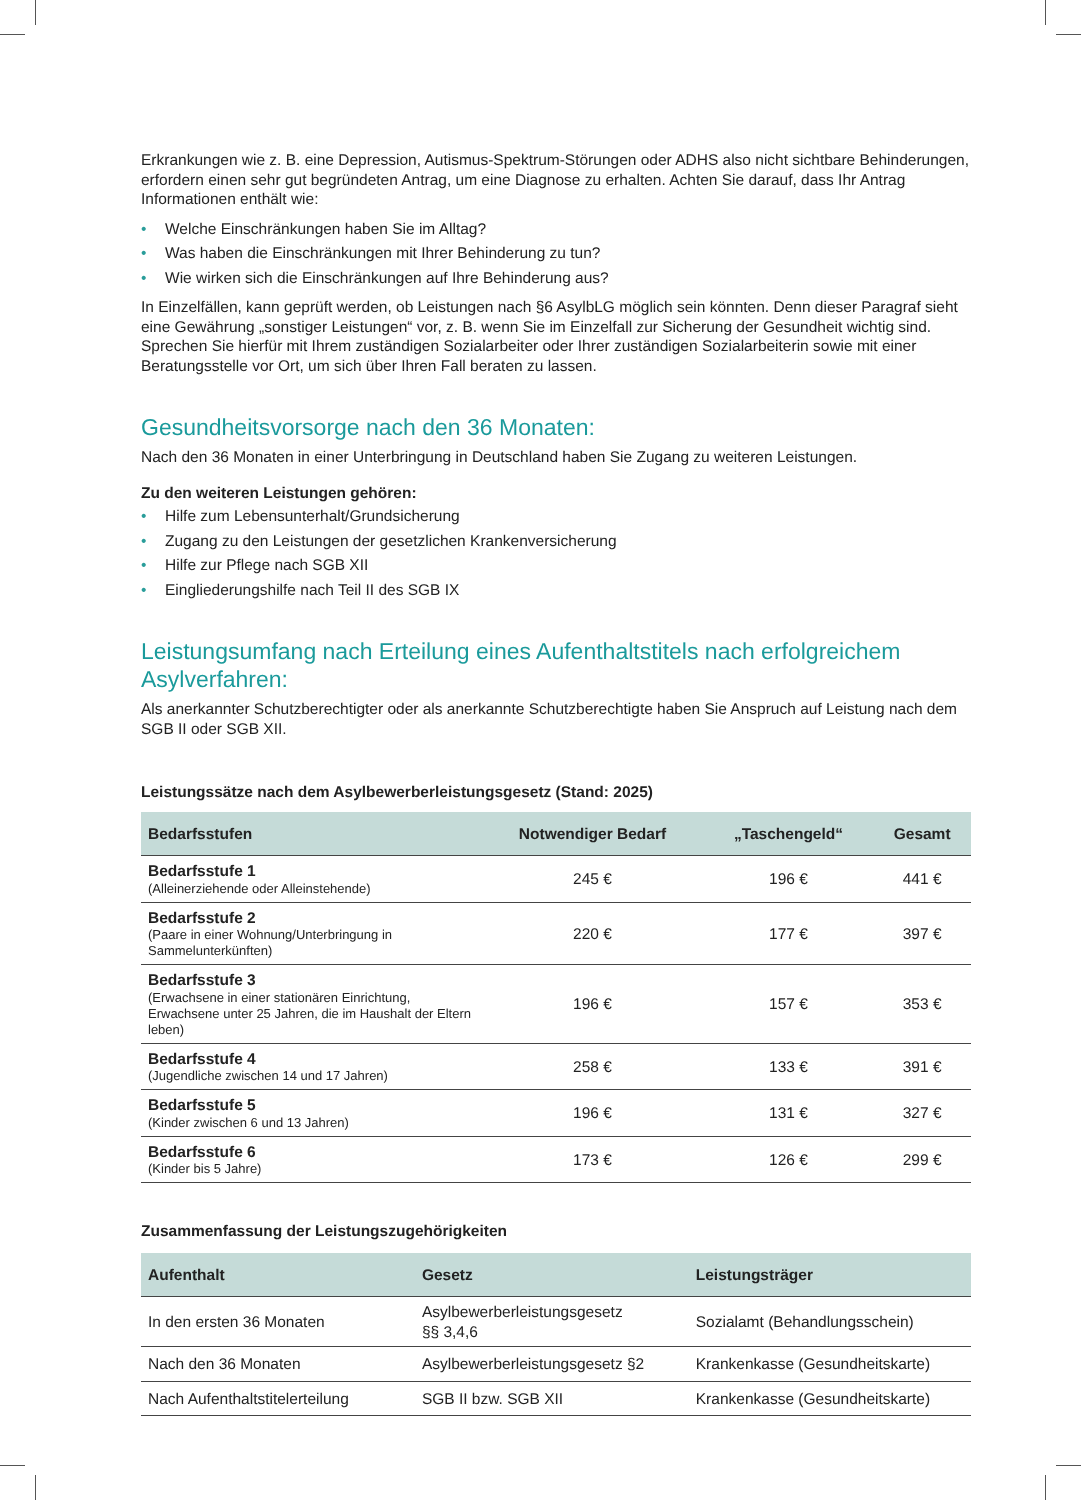Erkrankungen wie z. B. eine Depression, Autismus-Spektrum-Störungen oder ADHS also nicht sichtbare Behinderungen, erfordern einen sehr gut begründeten Antrag, um eine Diagnose zu erhalten. Achten Sie darauf, dass Ihr Antrag Informationen enthält wie:
• Welche Einschränkungen haben Sie im Alltag?
• Was haben die Einschränkungen mit Ihrer Behinderung zu tun?
• Wie wirken sich die Einschränkungen auf Ihre Behinderung aus?
In Einzelfällen, kann geprüft werden, ob Leistungen nach §6 AsylbLG möglich sein könnten. Denn dieser Paragraf sieht eine Gewährung „sonstiger Leistungen“ vor, z. B. wenn Sie im Einzelfall zur Sicherung der Gesundheit wichtig sind. Sprechen Sie hierfür mit Ihrem zuständigen Sozialarbeiter oder Ihrer zuständigen Sozialarbeiterin sowie mit einer Beratungsstelle vor Ort, um sich über Ihren Fall beraten zu lassen.
Gesundheitsvorsorge nach den 36 Monaten:
Nach den 36 Monaten in einer Unterbringung in Deutschland haben Sie Zugang zu weiteren Leistungen.
Zu den weiteren Leistungen gehören:
• Hilfe zum Lebensunterhalt/Grundsicherung
• Zugang zu den Leistungen der gesetzlichen Krankenversicherung
• Hilfe zur Pflege nach SGB XII
• Eingliederungshilfe nach Teil II des SGB IX
Leistungsumfang nach Erteilung eines Aufenthaltstitels nach erfolgreichem Asylverfahren:
Als anerkannter Schutzberechtigter oder als anerkannte Schutzberechtigte haben Sie Anspruch auf Leistung nach dem SGB II oder SGB XII.
Leistungssätze nach dem Asylbewerberleistungsgesetz (Stand: 2025)
| Bedarfsstufen | Notwendiger Bedarf | „Taschengeld“ | Gesamt |
| --- | --- | --- | --- |
| Bedarfsstufe 1 (Alleinerziehende oder Alleinstehende) | 245 € | 196 € | 441 € |
| Bedarfsstufe 2 (Paare in einer Wohnung/Unterbringung in Sammelunterkünften) | 220 € | 177 € | 397 € |
| Bedarfsstufe 3 (Erwachsene in einer stationären Einrichtung, Erwachsene unter 25 Jahren, die im Haushalt der Eltern leben) | 196 € | 157 € | 353 € |
| Bedarfsstufe 4 (Jugendliche zwischen 14 und 17 Jahren) | 258 € | 133 € | 391 € |
| Bedarfsstufe 5 (Kinder zwischen 6 und 13 Jahren) | 196 € | 131 € | 327 € |
| Bedarfsstufe 6 (Kinder bis 5 Jahre) | 173 € | 126 € | 299 € |
Zusammenfassung der Leistungszugehörigkeiten
| Aufenthalt | Gesetz | Leistungsträger |
| --- | --- | --- |
| In den ersten 36 Monaten | Asylbewerberleistungsgesetz §§ 3,4,6 | Sozialamt (Behandlungsschein) |
| Nach den 36 Monaten | Asylbewerberleistungsgesetz §2 | Krankenkasse (Gesundheitskarte) |
| Nach Aufenthaltstitelerteilung | SGB II bzw. SGB XII | Krankenkasse (Gesundheitskarte) |